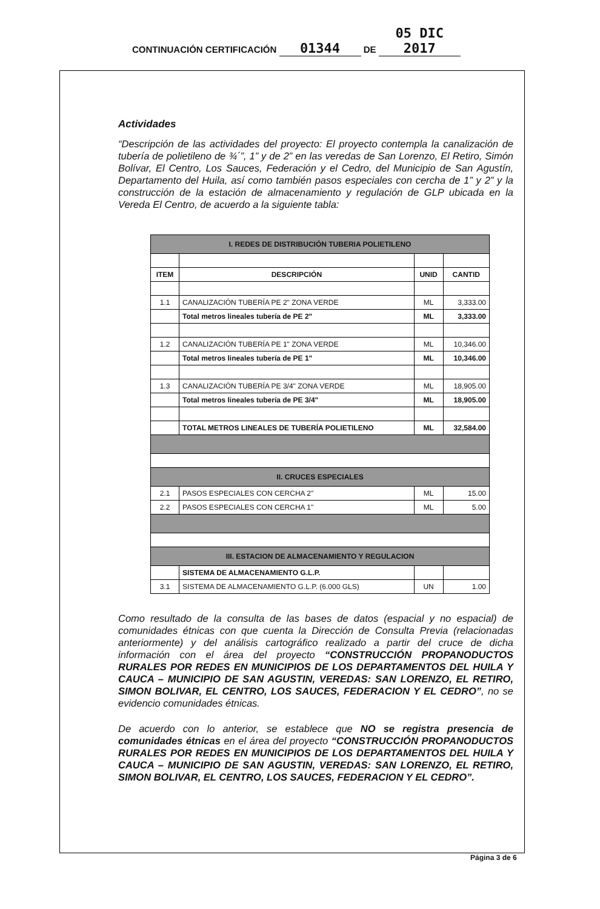CONTINUACIÓN CERTIFICACIÓN 01344 DE 05 DIC 2017
Actividades
“Descripción de las actividades del proyecto: El proyecto contempla la canalización de tubería de polietileno de ¾´”, 1” y de 2” en las veredas de San Lorenzo, El Retiro, Simón Bolívar, El Centro, Los Sauces, Federación y el Cedro, del Municipio de San Agustín, Departamento del Huila, así como también pasos especiales con cercha de 1” y 2” y la construcción de la estación de almacenamiento y regulación de GLP ubicada en la Vereda El Centro, de acuerdo a la siguiente tabla:
| I. REDES DE DISTRIBUCIÓN TUBERIA POLIETILENO | | | |
| ITEM | DESCRIPCIÓN | UNID | CANTID |
| 1.1 | CANALIZACIÓN TUBERÍA PE 2" ZONA VERDE | ML | 3,333.00 |
| | Total metros lineales tubería de PE 2" | ML | 3,333.00 |
| 1.2 | CANALIZACIÓN TUBERÍA PE 1" ZONA VERDE | ML | 10,346.00 |
| | Total metros lineales tubería de PE 1" | ML | 10,346.00 |
| 1.3 | CANALIZACIÓN TUBERÍA PE 3/4" ZONA VERDE | ML | 18,905.00 |
| | Total metros lineales tubería de PE 3/4" | ML | 18,905.00 |
| | TOTAL METROS LINEALES DE TUBERÍA POLIETILENO | ML | 32,584.00 |
| II. CRUCES ESPECIALES | | | |
| 2.1 | PASOS ESPECIALES CON CERCHA 2" | ML | 15.00 |
| 2.2 | PASOS ESPECIALES CON CERCHA 1" | ML | 5.00 |
| III. ESTACION DE ALMACENAMIENTO Y REGULACION | | | |
| | SISTEMA DE ALMACENAMIENTO G.L.P. | | |
| 3.1 | SISTEMA DE ALMACENAMIENTO G.L.P. (6.000 GLS) | UN | 1.00 |
Como resultado de la consulta de las bases de datos (espacial y no espacial) de comunidades étnicas con que cuenta la Dirección de Consulta Previa (relacionadas anteriormente) y del análisis cartográfico realizado a partir del cruce de dicha información con el área del proyecto “CONSTRUCCIÓN PROPANODUCTOS RURALES POR REDES EN MUNICIPIOS DE LOS DEPARTAMENTOS DEL HUILA Y CAUCA – MUNICIPIO DE SAN AGUSTIN, VEREDAS: SAN LORENZO, EL RETIRO, SIMON BOLIVAR, EL CENTRO, LOS SAUCES, FEDERACION Y EL CEDRO”, no se evidencio comunidades étnicas.
De acuerdo con lo anterior, se establece que NO se registra presencia de comunidades étnicas en el área del proyecto “CONSTRUCCIÓN PROPANODUCTOS RURALES POR REDES EN MUNICIPIOS DE LOS DEPARTAMENTOS DEL HUILA Y CAUCA – MUNICIPIO DE SAN AGUSTIN, VEREDAS: SAN LORENZO, EL RETIRO, SIMON BOLIVAR, EL CENTRO, LOS SAUCES, FEDERACION Y EL CEDRO”.
Página 3 de 6